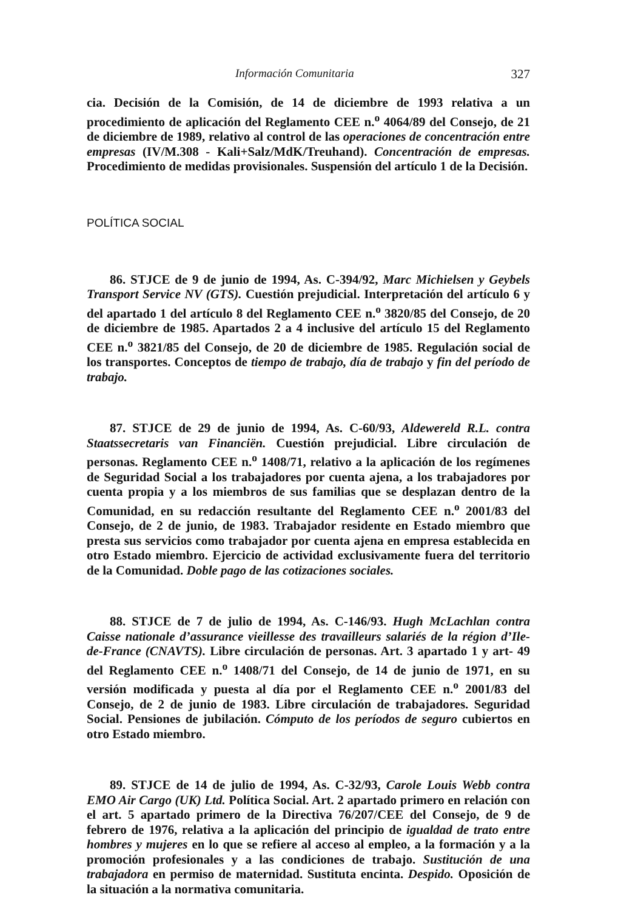Información Comunitaria 327
cia. Decisión de la Comisión, de 14 de diciembre de 1993 relativa a un procedimiento de aplicación del Reglamento CEE n.<sup>o</sup> 4064/89 del Consejo, de 21 de diciembre de 1989, relativo al control de las operaciones de concentración entre empresas (IV/M.308 - Kali+Salz/MdK/Treuhand). Concentración de empresas. Procedimiento de medidas provisionales. Suspensión del artículo 1 de la Decisión.
POLÍTICA SOCIAL
86. STJCE de 9 de junio de 1994, As. C-394/92, Marc Michielsen y Geybels Transport Service NV (GTS). Cuestión prejudicial. Interpretación del artículo 6 y del apartado 1 del artículo 8 del Reglamento CEE n.<sup>o</sup> 3820/85 del Consejo, de 20 de diciembre de 1985. Apartados 2 a 4 inclusive del artículo 15 del Reglamento CEE n.<sup>o</sup> 3821/85 del Consejo, de 20 de diciembre de 1985. Regulación social de los transportes. Conceptos de tiempo de trabajo, día de trabajo y fin del período de trabajo.
87. STJCE de 29 de junio de 1994, As. C-60/93, Aldewereld R.L. contra Staatssecretaris van Financiën. Cuestión prejudicial. Libre circulación de personas. Reglamento CEE n.<sup>o</sup> 1408/71, relativo a la aplicación de los regímenes de Seguridad Social a los trabajadores por cuenta ajena, a los trabajadores por cuenta propia y a los miembros de sus familias que se desplazan dentro de la Comunidad, en su redacción resultante del Reglamento CEE n.<sup>o</sup> 2001/83 del Consejo, de 2 de junio, de 1983. Trabajador residente en Estado miembro que presta sus servicios como trabajador por cuenta ajena en empresa establecida en otro Estado miembro. Ejercicio de actividad exclusivamente fuera del territorio de la Comunidad. Doble pago de las cotizaciones sociales.
88. STJCE de 7 de julio de 1994, As. C-146/93. Hugh McLachlan contra Caisse nationale d’assurance vieillesse des travailleurs salariés de la région d’Ile-de-France (CNAVTS). Libre circulación de personas. Art. 3 apartado 1 y art- 49 del Reglamento CEE n.<sup>o</sup> 1408/71 del Consejo, de 14 de junio de 1971, en su versión modificada y puesta al día por el Reglamento CEE n.<sup>o</sup> 2001/83 del Consejo, de 2 de junio de 1983. Libre circulación de trabajadores. Seguridad Social. Pensiones de jubilación. Cómputo de los períodos de seguro cubiertos en otro Estado miembro.
89. STJCE de 14 de julio de 1994, As. C-32/93, Carole Louis Webb contra EMO Air Cargo (UK) Ltd. Política Social. Art. 2 apartado primero en relación con el art. 5 apartado primero de la Directiva 76/207/CEE del Consejo, de 9 de febrero de 1976, relativa a la aplicación del principio de igualdad de trato entre hombres y mujeres en lo que se refiere al acceso al empleo, a la formación y a la promoción profesionales y a las condiciones de trabajo. Sustitución de una trabajadora en permiso de maternidad. Sustituta encinta. Despido. Oposición de la situación a la normativa comunitaria.